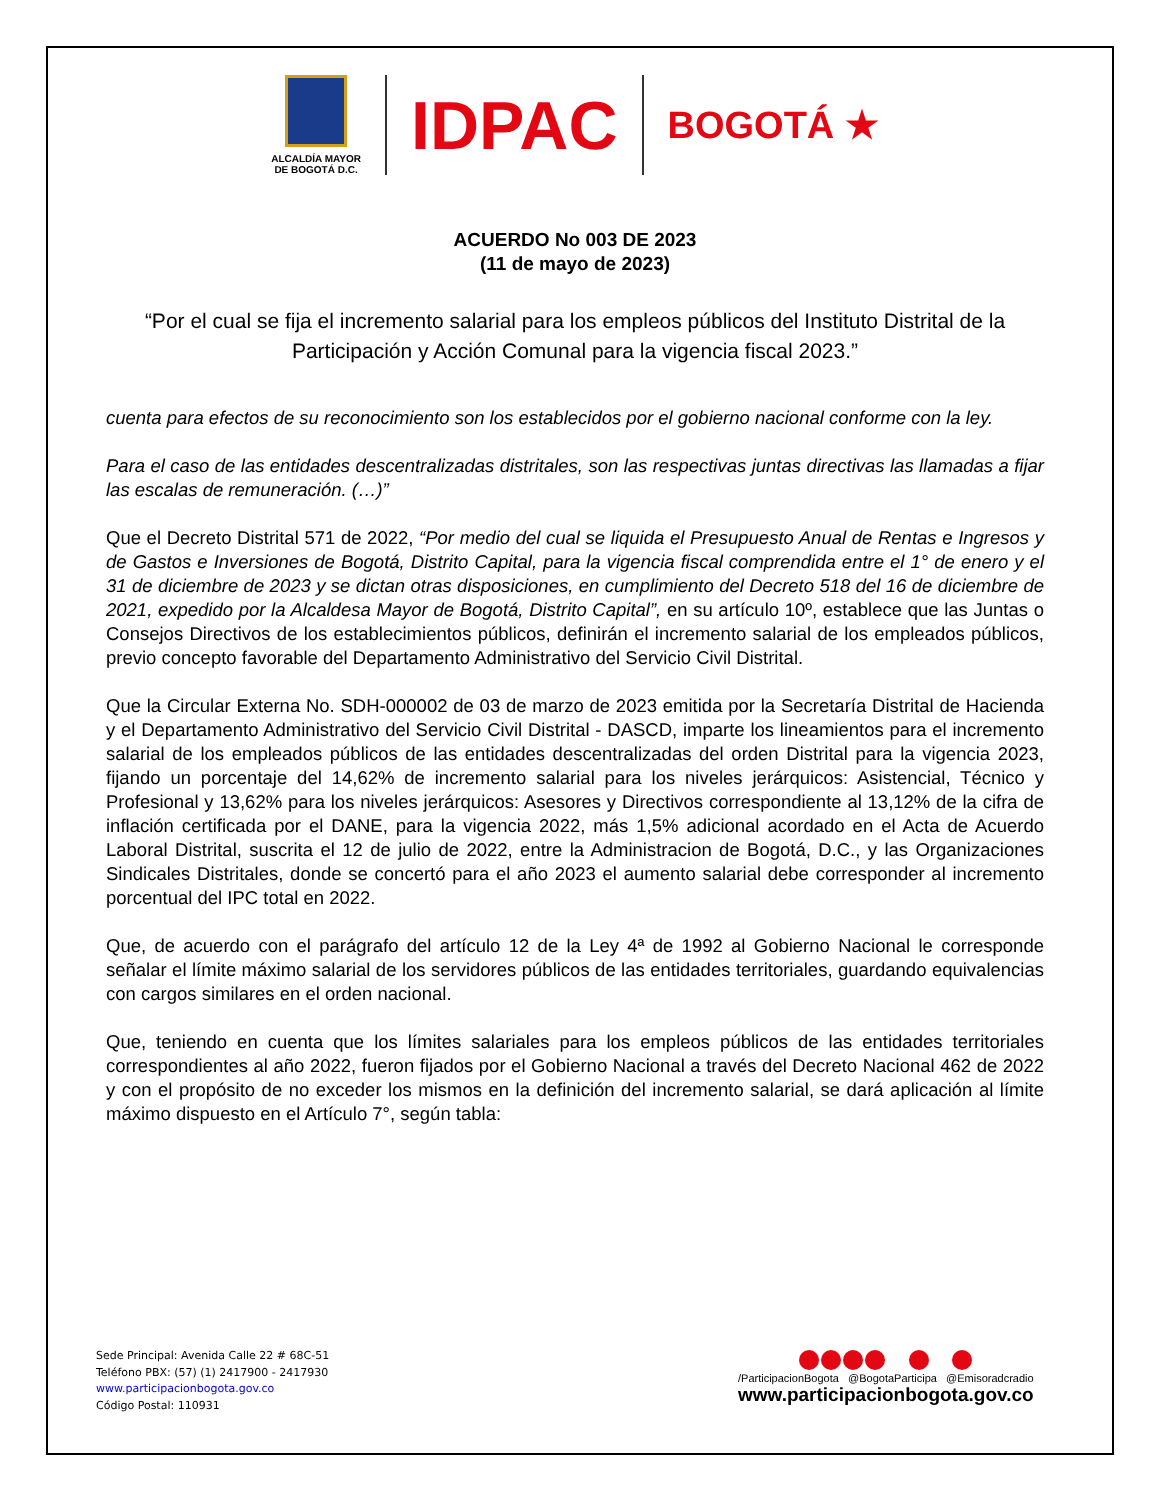ALCALDÍA MAYOR
DE BOGOTÁ D.C.
IDPAC
BOGOTÁ ★
ACUERDO No 003 DE 2023
(11 de mayo de 2023)
“Por el cual se fija el incremento salarial para los empleos públicos del Instituto Distrital de la Participación y Acción Comunal para la vigencia fiscal 2023.”
cuenta para efectos de su reconocimiento son los establecidos por el gobierno nacional conforme con la ley.
Para el caso de las entidades descentralizadas distritales, son las respectivas juntas directivas las llamadas a fijar las escalas de remuneración. (…)”
Que el Decreto Distrital 571 de 2022, “Por medio del cual se liquida el Presupuesto Anual de Rentas e Ingresos y de Gastos e Inversiones de Bogotá, Distrito Capital, para la vigencia fiscal comprendida entre el 1° de enero y el 31 de diciembre de 2023 y se dictan otras disposiciones, en cumplimiento del Decreto 518 del 16 de diciembre de 2021, expedido por la Alcaldesa Mayor de Bogotá, Distrito Capital”, en su artículo 10º, establece que las Juntas o Consejos Directivos de los establecimientos públicos, definirán el incremento salarial de los empleados públicos, previo concepto favorable del Departamento Administrativo del Servicio Civil Distrital.
Que la Circular Externa No. SDH-000002 de 03 de marzo de 2023 emitida por la Secretaría Distrital de Hacienda y el Departamento Administrativo del Servicio Civil Distrital - DASCD, imparte los lineamientos para el incremento salarial de los empleados públicos de las entidades descentralizadas del orden Distrital para la vigencia 2023, fijando un porcentaje del 14,62% de incremento salarial para los niveles jerárquicos: Asistencial, Técnico y Profesional y 13,62% para los niveles jerárquicos: Asesores y Directivos correspondiente al 13,12% de la cifra de inflación certificada por el DANE, para la vigencia 2022, más 1,5% adicional acordado en el Acta de Acuerdo Laboral Distrital, suscrita el 12 de julio de 2022, entre la Administracion de Bogotá, D.C., y las Organizaciones Sindicales Distritales, donde se concertó para el año 2023 el aumento salarial debe corresponder al incremento porcentual del IPC total en 2022.
Que, de acuerdo con el parágrafo del artículo 12 de la Ley 4ª de 1992 al Gobierno Nacional le corresponde señalar el límite máximo salarial de los servidores públicos de las entidades territoriales, guardando equivalencias con cargos similares en el orden nacional.
Que, teniendo en cuenta que los límites salariales para los empleos públicos de las entidades territoriales correspondientes al año 2022, fueron fijados por el Gobierno Nacional a través del Decreto Nacional 462 de 2022 y con el propósito de no exceder los mismos en la definición del incremento salarial, se dará aplicación al límite máximo dispuesto en el Artículo 7°, según tabla:
Sede Principal: Avenida Calle 22 # 68C-51
Teléfono PBX: (57) (1) 2417900 - 2417930
www.participacionbogota.gov.co
Código Postal: 110931
/ParticipacionBogota @BogotaParticipa @Emisoradcradio
www.participacionbogota.gov.co